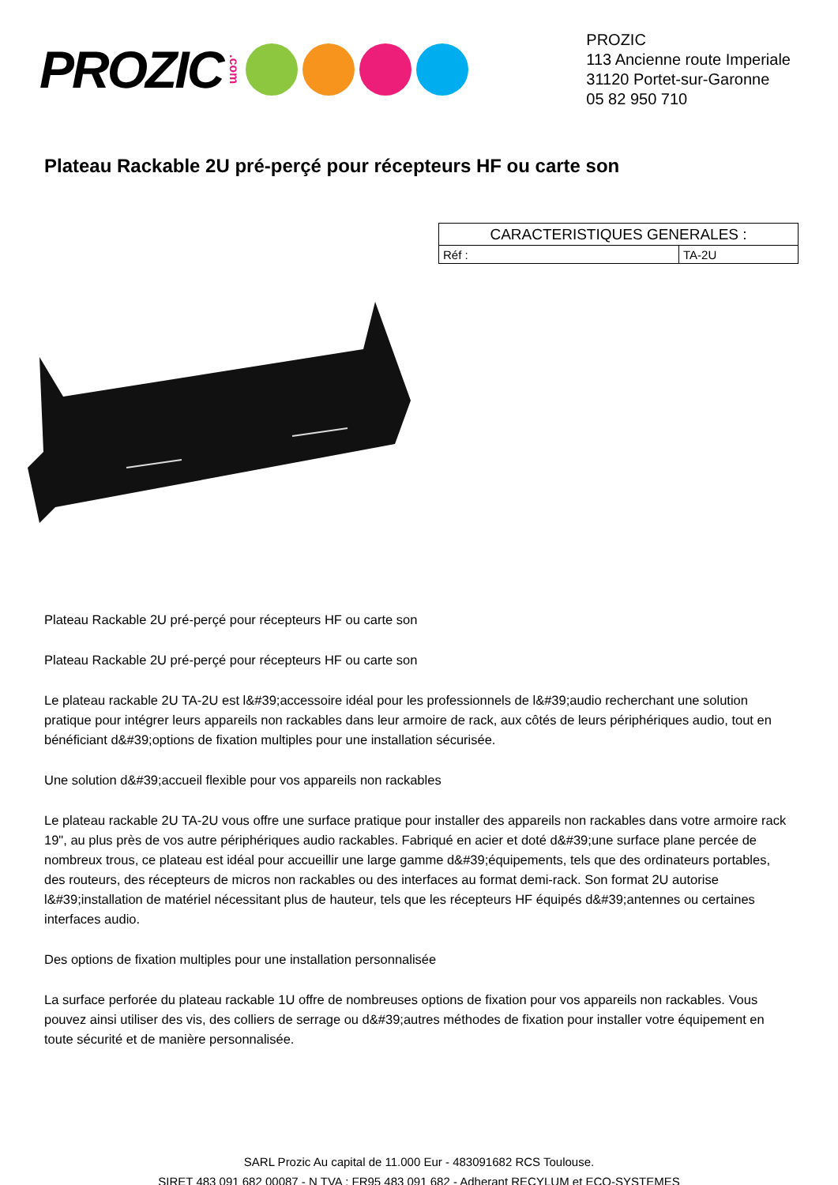PROZIC.com
PROZIC
113 Ancienne route Imperiale
31120 Portet-sur-Garonne
05 82 950 710
Plateau Rackable 2U pré-perçé pour récepteurs HF ou carte son
| CARACTERISTIQUES GENERALES : | |
| --- | --- |
| Réf : | TA-2U |
Plateau Rackable 2U pré-perçé pour récepteurs HF ou carte son
Plateau Rackable 2U pré-perçé pour récepteurs HF ou carte son
Le plateau rackable 2U TA-2U est l&#39;accessoire idéal pour les professionnels de l&#39;audio recherchant une solution pratique pour intégrer leurs appareils non rackables dans leur armoire de rack, aux côtés de leurs périphériques audio, tout en bénéficiant d&#39;options de fixation multiples pour une installation sécurisée.
Une solution d&#39;accueil flexible pour vos appareils non rackables
Le plateau rackable 2U TA-2U vous offre une surface pratique pour installer des appareils non rackables dans votre armoire rack 19", au plus près de vos autre périphériques audio rackables. Fabriqué en acier et doté d&#39;une surface plane percée de nombreux trous, ce plateau est idéal pour accueillir une large gamme d&#39;équipements, tels que des ordinateurs portables, des routeurs, des récepteurs de micros non rackables ou des interfaces au format demi-rack. Son format 2U autorise l&#39;installation de matériel nécessitant plus de hauteur, tels que les récepteurs HF équipés d&#39;antennes ou certaines interfaces audio.
Des options de fixation multiples pour une installation personnalisée
La surface perforée du plateau rackable 1U offre de nombreuses options de fixation pour vos appareils non rackables. Vous pouvez ainsi utiliser des vis, des colliers de serrage ou d&#39;autres méthodes de fixation pour installer votre équipement en toute sécurité et de manière personnalisée.
SARL Prozic Au capital de 11.000 Eur - 483091682 RCS Toulouse.
SIRET 483 091 682 00087 - N TVA : FR95 483 091 682 - Adherant RECYLUM et ECO-SYSTEMES